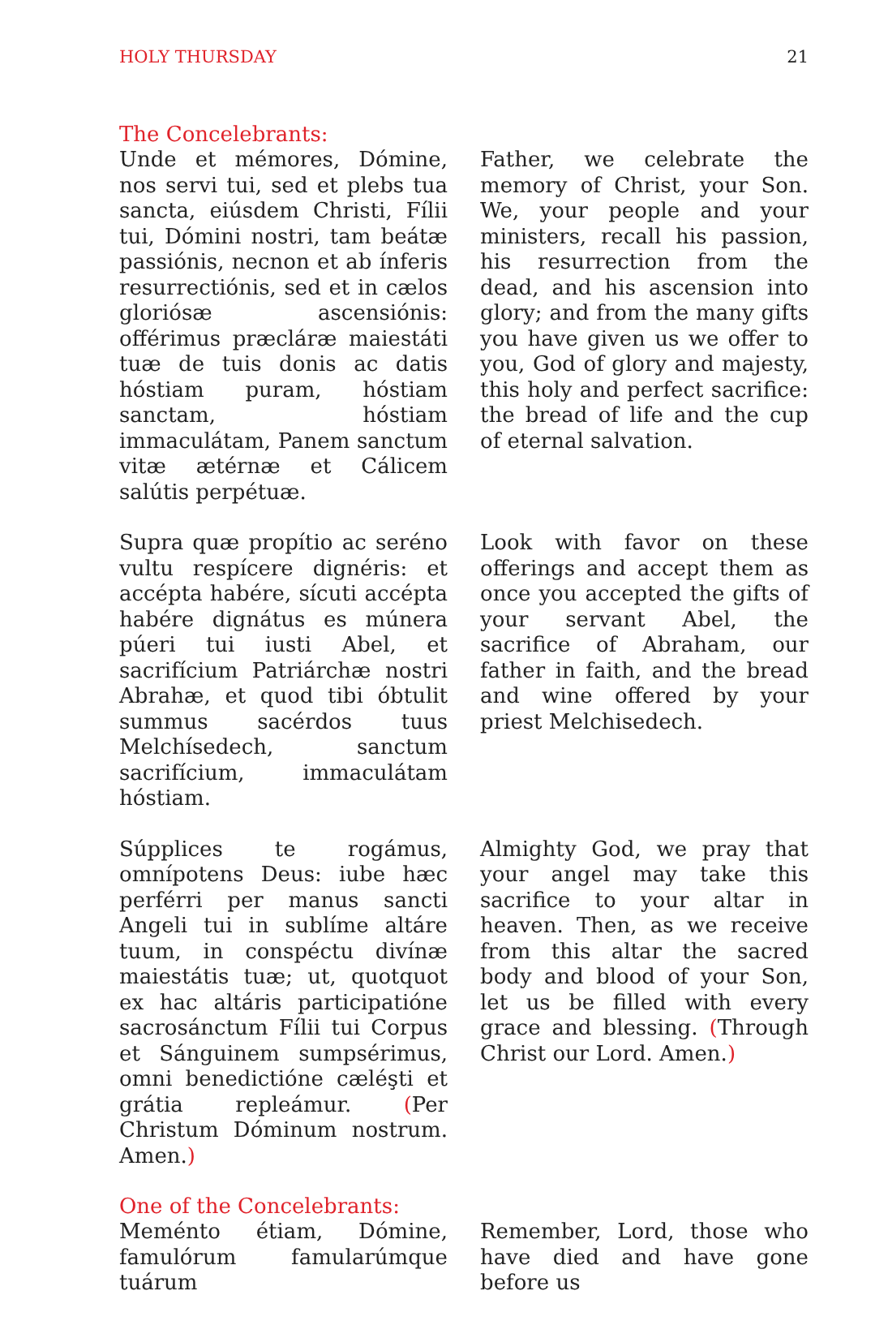HOLY THURSDAY 21
The Concelebrants:
Unde et mémores, Dómine, nos servi tui, sed et plebs tua sancta, eiúsdem Christi, Fílii tui, Dómini nostri, tam beátæ passiónis, necnon et ab ínferis resurrectiónis, sed et in cælos gloriósæ ascensiónis: offérimus præcláræ maiestáti tuæ de tuis donis ac datis hóstiam puram, hóstiam sanctam, hóstiam immaculátam, Panem sanctum vitæ ætérnæ et Cálicem salútis perpétuæ.
Father, we celebrate the memory of Christ, your Son. We, your people and your ministers, recall his passion, his resurrection from the dead, and his ascension into glory; and from the many gifts you have given us we offer to you, God of glory and majesty, this holy and perfect sacrifice: the bread of life and the cup of eternal salvation.
Supra quæ propítio ac seréno vultu respícere dignéris: et accépta habére, sícuti accépta habére dignátus es múnera púeri tui iusti Abel, et sacrifícium Patriárchæ nostri Abrahæ, et quod tibi óbtulit summus sacérdos tuus Melchísedech, sanctum sacrifícium, immaculátam hóstiam.
Look with favor on these offerings and accept them as once you accepted the gifts of your servant Abel, the sacrifice of Abraham, our father in faith, and the bread and wine offered by your priest Melchisedech.
Súpplices te rogámus, omnípotens Deus: iube hæc perférri per manus sancti Angeli tui in sublíme altáre tuum, in conspéctu divínæ maiestátis tuæ; ut, quotquot ex hac altáris participatióne sacrosánctum Fílii tui Corpus et Sánguinem sumpsérimus, omni benedictióne cæléşti et grátia repleámur. (Per Christum Dóminum nostrum. Amen.)
Almighty God, we pray that your angel may take this sacrifice to your altar in heaven. Then, as we receive from this altar the sacred body and blood of your Son, let us be filled with every grace and blessing. (Through Christ our Lord. Amen.)
One of the Concelebrants:
Meménto étiam, Dómine, famulórum famularúmque tuárum
Remember, Lord, those who have died and have gone before us